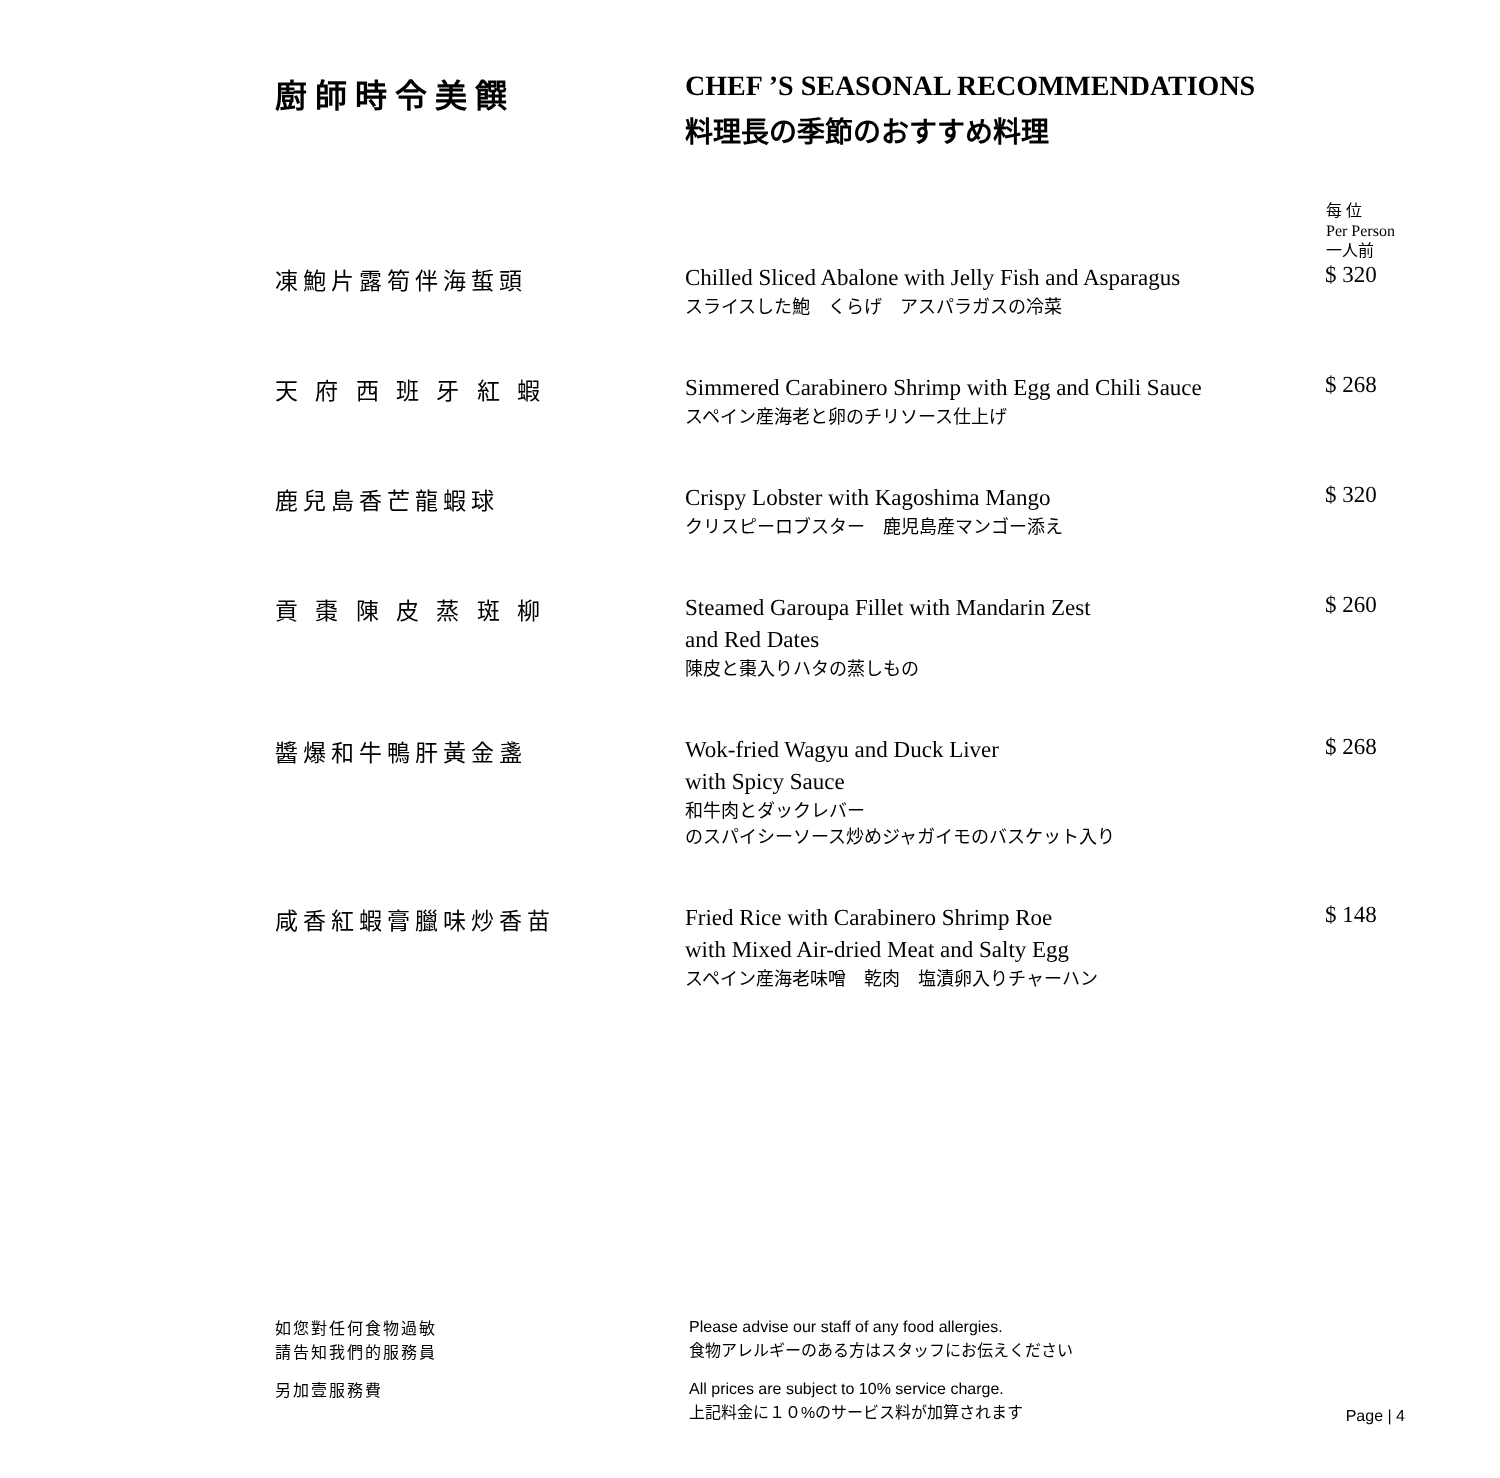廚師時令美饌 CHEF ’S SEASONAL RECOMMENDATIONS
料理長の季節のおすすめ料理
| | | 每 位 Per Person 一人前 |
| --- | --- | --- |
| 凍鮑片露筍伴海蜇頭 | Chilled Sliced Abalone with Jelly Fish and Asparagus スライスした鮑 くらげ アスパラガスの冷菜 | $ 320 |
| 天 府 西 班 牙 紅 蝦 | Simmered Carabinero Shrimp with Egg and Chili Sauce スペイン産海老と卵のチリソース仕上げ | $ 268 |
| 鹿兒島香芒龍蝦球 | Crispy Lobster with Kagoshima Mango クリスピーロブスター 鹿児島産マンゴー添え | $ 320 |
| 貢 棗 陳 皮 蒸 斑 柳 | Steamed Garoupa Fillet with Mandarin Zest and Red Dates 陳皮と棗入りハタの蒸しもの | $ 260 |
| 醬爆和牛鴨肝黃金盞 | Wok-fried Wagyu and Duck Liver with Spicy Sauce 和牛肉とダックレバー のスパイシーソース炒めジャガイモのバスケット入り | $ 268 |
| 咸香紅蝦膏臘味炒香苗 | Fried Rice with Carabinero Shrimp Roe with Mixed Air-dried Meat and Salty Egg スペイン産海老味噌 乾肉 塩漬卵入りチャーハン | $ 148 |
如您對任何食物過敏
請告知我們的服務員
Please advise our staff of any food allergies.
食物アレルギーのある方はスタッフにお伝えください
另加壹服務費
All prices are subject to 10% service charge.
上記料金に１０%のサービス料が加算されます
Page | 4